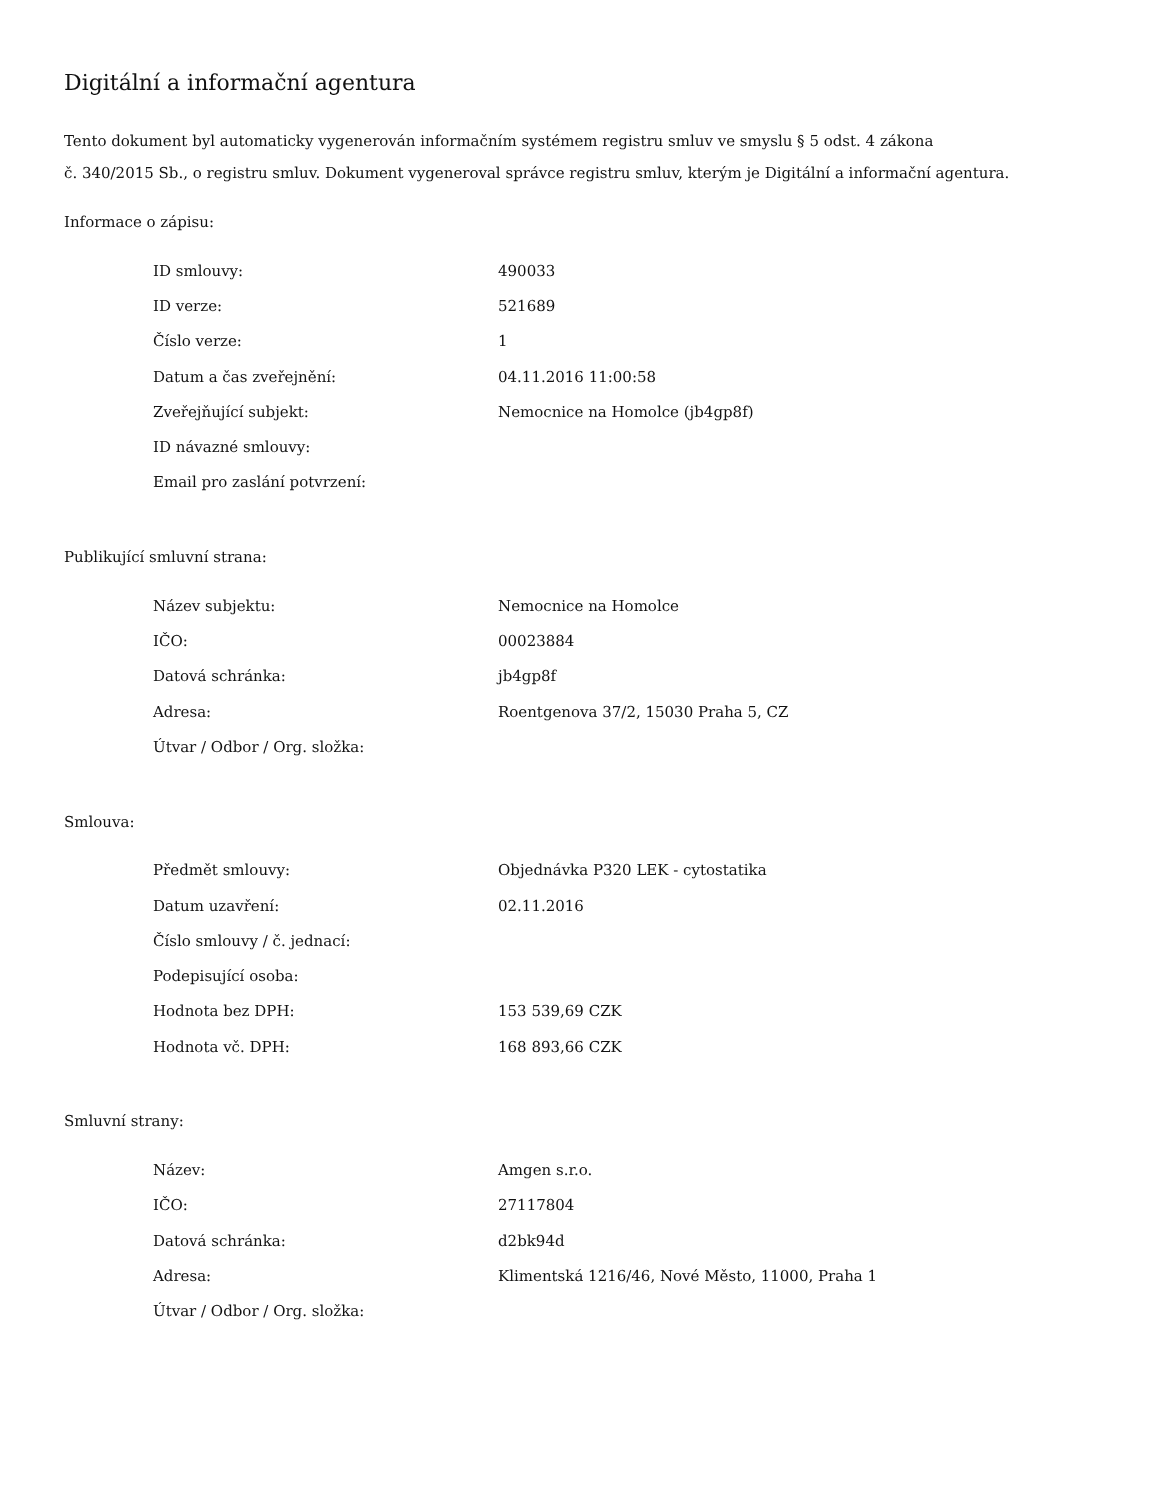Digitální a informační agentura
Tento dokument byl automaticky vygenerován informačním systémem registru smluv ve smyslu § 5 odst. 4 zákona
č. 340/2015 Sb., o registru smluv. Dokument vygeneroval správce registru smluv, kterým je Digitální a informační agentura.
Informace o zápisu:
| ID smlouvy: | 490033 |
| ID verze: | 521689 |
| Číslo verze: | 1 |
| Datum a čas zveřejnění: | 04.11.2016 11:00:58 |
| Zveřejňující subjekt: | Nemocnice na Homolce (jb4gp8f) |
| ID návazné smlouvy: | |
| Email pro zaslání potvrzení: | |
Publikující smluvní strana:
| Název subjektu: | Nemocnice na Homolce |
| IČO: | 00023884 |
| Datová schránka: | jb4gp8f |
| Adresa: | Roentgenova 37/2, 15030 Praha 5, CZ |
| Útvar / Odbor / Org. složka: | |
Smlouva:
| Předmět smlouvy: | Objednávka P320 LEK - cytostatika |
| Datum uzavření: | 02.11.2016 |
| Číslo smlouvy / č. jednací: | |
| Podepisující osoba: | |
| Hodnota bez DPH: | 153 539,69 CZK |
| Hodnota vč. DPH: | 168 893,66 CZK |
Smluvní strany:
| Název: | Amgen s.r.o. |
| IČO: | 27117804 |
| Datová schránka: | d2bk94d |
| Adresa: | Klimentská 1216/46, Nové Město, 11000, Praha 1 |
| Útvar / Odbor / Org. složka: | |